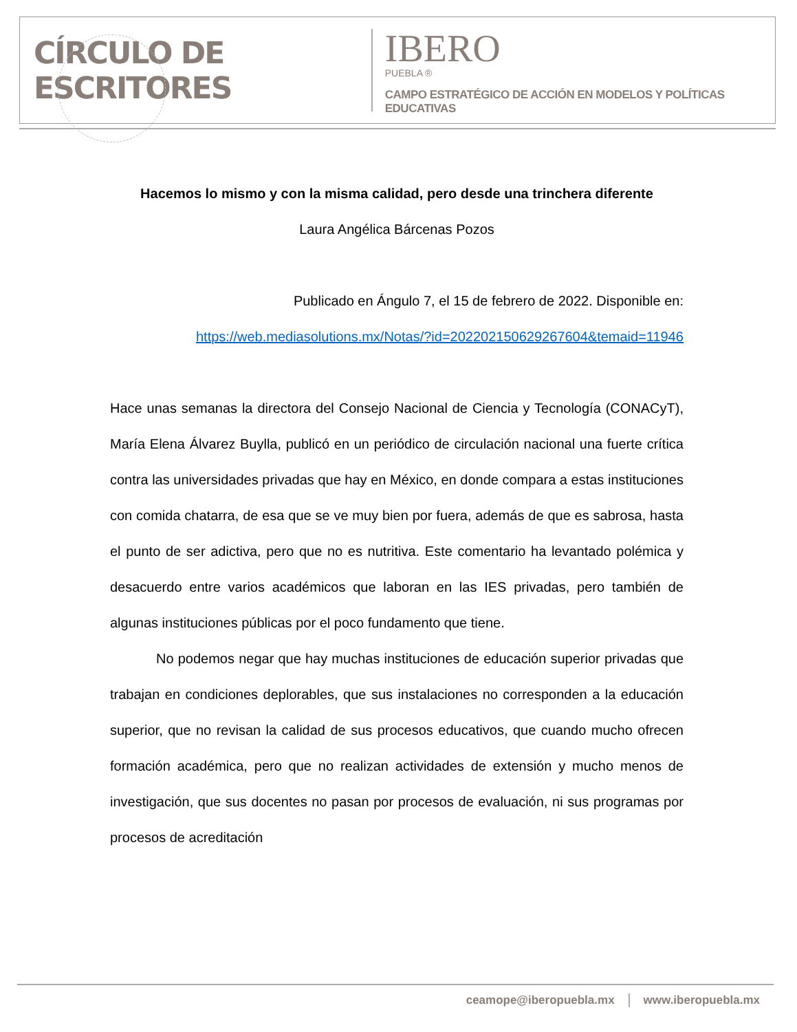CÍRCULO DE ESCRITORES
IBERO
PUEBLA ®
CAMPO ESTRATÉGICO DE ACCIÓN EN MODELOS Y POLÍTICAS EDUCATIVAS
Hacemos lo mismo y con la misma calidad, pero desde una trinchera diferente
Laura Angélica Bárcenas Pozos
Publicado en Ángulo 7, el 15 de febrero de 2022. Disponible en:
https://web.mediasolutions.mx/Notas/?id=202202150629267604&temaid=11946
Hace unas semanas la directora del Consejo Nacional de Ciencia y Tecnología (CONACyT), María Elena Álvarez Buylla, publicó en un periódico de circulación nacional una fuerte crítica contra las universidades privadas que hay en México, en donde compara a estas instituciones con comida chatarra, de esa que se ve muy bien por fuera, además de que es sabrosa, hasta el punto de ser adictiva, pero que no es nutritiva. Este comentario ha levantado polémica y desacuerdo entre varios académicos que laboran en las IES privadas, pero también de algunas instituciones públicas por el poco fundamento que tiene.
No podemos negar que hay muchas instituciones de educación superior privadas que trabajan en condiciones deplorables, que sus instalaciones no corresponden a la educación superior, que no revisan la calidad de sus procesos educativos, que cuando mucho ofrecen formación académica, pero que no realizan actividades de extensión y mucho menos de investigación, que sus docentes no pasan por procesos de evaluación, ni sus programas por procesos de acreditación
ceamope@iberopuebla.mx www.iberopuebla.mx